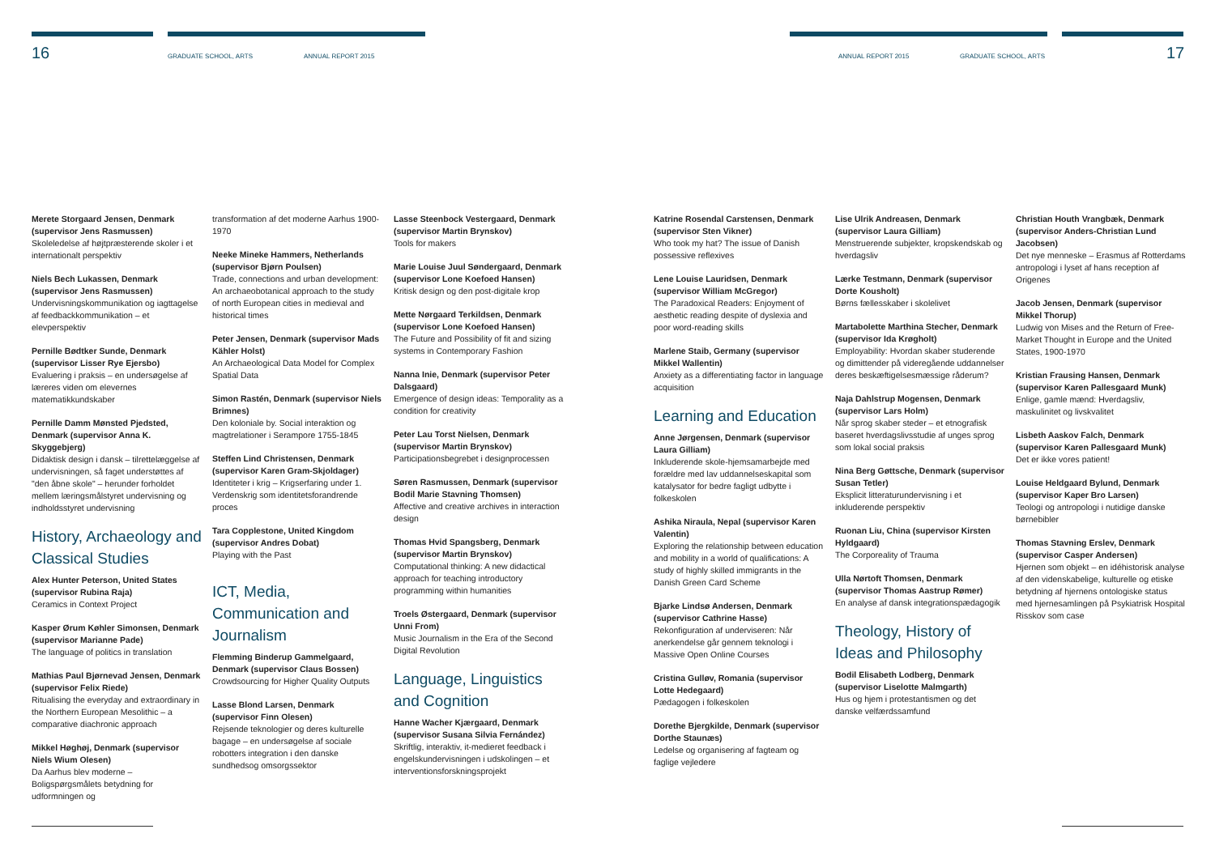16 GRADUATE SCHOOL, ARTS ANNUAL REPORT 2015 ANNUAL REPORT 2015 GRADUATE SCHOOL, ARTS 17
Merete Storgaard Jensen, Denmark (supervisor Jens Rasmussen)
Skoleledelse af højtpræsterende skoler i et internationalt perspektiv
Niels Bech Lukassen, Denmark (supervisor Jens Rasmussen)
Undervisningskommunikation og iagttagelse af feedbackkommunikation – et elevperspektiv
Pernille Bødtker Sunde, Denmark (supervisor Lisser Rye Ejersbo)
Evaluering i praksis – en undersøgelse af læreres viden om elevernes matematikkundskaber
Pernille Damm Mønsted Pjedsted, Denmark (supervisor Anna K. Skyggebjerg)
Didaktisk design i dansk – tilrettelæggelse af undervisningen, så faget understøttes af "den åbne skole" – herunder forholdet mellem læringsmålstyret undervisning og indholdsstyret undervisning
History, Archaeology and Classical Studies
Alex Hunter Peterson, United States (supervisor Rubina Raja)
Ceramics in Context Project
Kasper Ørum Køhler Simonsen, Denmark (supervisor Marianne Pade)
The language of politics in translation
Mathias Paul Bjørnevad Jensen, Denmark (supervisor Felix Riede)
Ritualising the everyday and extraordinary in the Northern European Mesolithic – a comparative diachronic approach
Mikkel Høghøj, Denmark (supervisor Niels Wium Olesen)
Da Aarhus blev moderne – Boligspørgsmålets betydning for udformningen og
transformation af det moderne Aarhus 1900-1970
Neeke Mineke Hammers, Netherlands (supervisor Bjørn Poulsen)
Trade, connections and urban development: An archaeobotanical approach to the study of north European cities in medieval and historical times
Peter Jensen, Denmark (supervisor Mads Kähler Holst)
An Archaeological Data Model for Complex Spatial Data
Simon Rastén, Denmark (supervisor Niels Brimnes)
Den koloniale by. Social interaktion og magtrelationer i Serampore 1755-1845
Steffen Lind Christensen, Denmark (supervisor Karen Gram-Skjoldager)
Identiteter i krig – Krigserfaring under 1. Verdenskrig som identitetsforandrende proces
Tara Copplestone, United Kingdom (supervisor Andres Dobat)
Playing with the Past
ICT, Media, Communication and Journalism
Flemming Binderup Gammelgaard, Denmark (supervisor Claus Bossen)
Crowdsourcing for Higher Quality Outputs
Lasse Blond Larsen, Denmark (supervisor Finn Olesen)
Rejsende teknologier og deres kulturelle bagage – en undersøgelse af sociale robotters integration i den danske sundhedsog omsorgssektor
Lasse Steenbock Vestergaard, Denmark (supervisor Martin Brynskov)
Tools for makers
Marie Louise Juul Søndergaard, Denmark (supervisor Lone Koefoed Hansen)
Kritisk design og den post-digitale krop
Mette Nørgaard Terkildsen, Denmark (supervisor Lone Koefoed Hansen)
The Future and Possibility of fit and sizing systems in Contemporary Fashion
Nanna Inie, Denmark (supervisor Peter Dalsgaard)
Emergence of design ideas: Temporality as a condition for creativity
Peter Lau Torst Nielsen, Denmark (supervisor Martin Brynskov)
Participationsbegrebet i designprocessen
Søren Rasmussen, Denmark (supervisor Bodil Marie Stavning Thomsen)
Affective and creative archives in interaction design
Thomas Hvid Spangsberg, Denmark (supervisor Martin Brynskov)
Computational thinking: A new didactical approach for teaching introductory programming within humanities
Troels Østergaard, Denmark (supervisor Unni From)
Music Journalism in the Era of the Second Digital Revolution
Language, Linguistics and Cognition
Hanne Wacher Kjærgaard, Denmark (supervisor Susana Silvia Fernández)
Skriftlig, interaktiv, it-medieret feedback i engelskundervisningen i udskolingen – et interventionsforskningsprojekt
Katrine Rosendal Carstensen, Denmark (supervisor Sten Vikner)
Who took my hat? The issue of Danish possessive reflexives
Lene Louise Lauridsen, Denmark (supervisor William McGregor)
The Paradoxical Readers: Enjoyment of aesthetic reading despite of dyslexia and poor word-reading skills
Marlene Staib, Germany (supervisor Mikkel Wallentin)
Anxiety as a differentiating factor in language acquisition
Learning and Education
Anne Jørgensen, Denmark (supervisor Laura Gilliam)
Inkluderende skole-hjemsamarbejde med forældre med lav uddannelseskapital som katalysator for bedre fagligt udbytte i folkeskolen
Ashika Niraula, Nepal (supervisor Karen Valentin)
Exploring the relationship between education and mobility in a world of qualifications: A study of highly skilled immigrants in the Danish Green Card Scheme
Bjarke Lindsø Andersen, Denmark (supervisor Cathrine Hasse)
Rekonfiguration af underviseren: Når anerkendelse går gennem teknologi i Massive Open Online Courses
Cristina Gulløv, Romania (supervisor Lotte Hedegaard)
Pædagogen i folkeskolen
Dorethe Bjergkilde, Denmark (supervisor Dorthe Staunæs)
Ledelse og organisering af fagteam og faglige vejledere
Lise Ulrik Andreasen, Denmark (supervisor Laura Gilliam)
Menstruerende subjekter, kropskendskab og hverdagsliv
Lærke Testmann, Denmark (supervisor Dorte Kousholt)
Børns fællesskaber i skolelivet
Martabolette Marthina Stecher, Denmark (supervisor Ida Krøgholt)
Employability: Hvordan skaber studerende og dimittender på videregående uddannelser deres beskæftigelsesmæssige råderum?
Naja Dahlstrup Mogensen, Denmark (supervisor Lars Holm)
Når sprog skaber steder – et etnografisk baseret hverdagslivsstudie af unges sprog som lokal social praksis
Nina Berg Gøttsche, Denmark (supervisor Susan Tetler)
Eksplicit litteraturundervisning i et inkluderende perspektiv
Ruonan Liu, China (supervisor Kirsten Hyldgaard)
The Corporeality of Trauma
Ulla Nørtoft Thomsen, Denmark (supervisor Thomas Aastrup Rømer)
En analyse af dansk integrationspædagogik
Theology, History of Ideas and Philosophy
Bodil Elisabeth Lodberg, Denmark (supervisor Liselotte Malmgarth)
Hus og hjem i protestantismen og det danske velfærdssamfund
Christian Houth Vrangbæk, Denmark (supervisor Anders-Christian Lund Jacobsen)
Det nye menneske – Erasmus af Rotterdams antropologi i lyset af hans reception af Origenes
Jacob Jensen, Denmark (supervisor Mikkel Thorup)
Ludwig von Mises and the Return of Free-Market Thought in Europe and the United States, 1900-1970
Kristian Frausing Hansen, Denmark (supervisor Karen Pallesgaard Munk)
Enlige, gamle mænd: Hverdagsliv, maskulinitet og livskvalitet
Lisbeth Aaskov Falch, Denmark (supervisor Karen Pallesgaard Munk)
Det er ikke vores patient!
Louise Heldgaard Bylund, Denmark (supervisor Kaper Bro Larsen)
Teologi og antropologi i nutidige danske børnebibler
Thomas Stavning Erslev, Denmark (supervisor Casper Andersen)
Hjernen som objekt – en idéhistorisk analyse af den videnskabelige, kulturelle og etiske betydning af hjernens ontologiske status med hjernesamlingen på Psykiatrisk Hospital Risskov som case